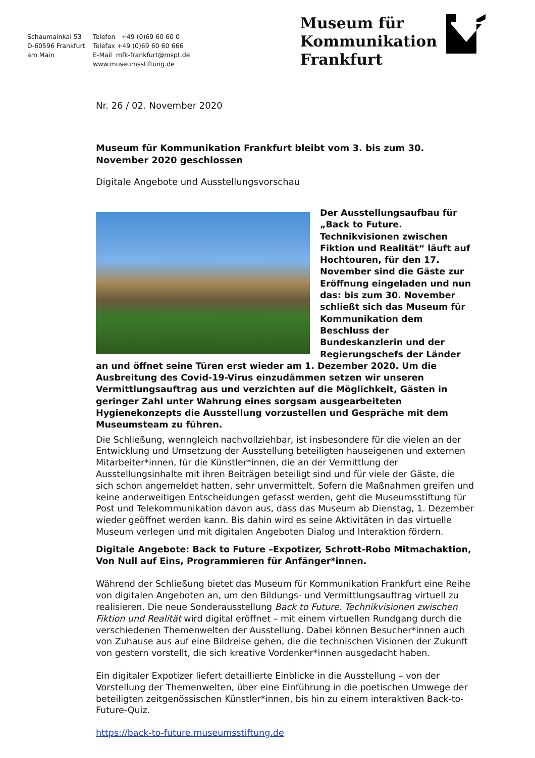Schaumainkai 53
D-60596 Frankfurt
am Main
Telefon +49 (0)69 60 60 0
Telefax +49 (0)69 60 60 666
E-Mail mfk-frankfurt@mspt.de
www.museumsstiftung.de
Museum für
Kommunikation
Frankfurt
Nr. 26 / 02. November 2020
Museum für Kommunikation Frankfurt bleibt vom 3. bis zum 30. November 2020 geschlossen
Digitale Angebote und Ausstellungsvorschau
Der Ausstellungsaufbau für „Back to Future. Technikvisionen zwischen Fiktion und Realität“ läuft auf Hochtouren, für den 17. November sind die Gäste zur Eröffnung eingeladen und nun das: bis zum 30. November schließt sich das Museum für Kommunikation dem Beschluss der Bundeskanzlerin und der Regierungschefs der Länder an und öffnet seine Türen erst wieder am 1. Dezember 2020. Um die Ausbreitung des Covid-19-Virus einzudämmen setzen wir unseren Vermittlungsauftrag aus und verzichten auf die Möglichkeit, Gästen in geringer Zahl unter Wahrung eines sorgsam ausgearbeiteten Hygienekonzepts die Ausstellung vorzustellen und Gespräche mit dem Museumsteam zu führen.
Die Schließung, wenngleich nachvollziehbar, ist insbesondere für die vielen an der Entwicklung und Umsetzung der Ausstellung beteiligten hauseigenen und externen Mitarbeiter*innen, für die Künstler*innen, die an der Vermittlung der Ausstellungsinhalte mit ihren Beiträgen beteiligt sind und für viele der Gäste, die sich schon angemeldet hatten, sehr unvermittelt. Sofern die Maßnahmen greifen und keine anderweitigen Entscheidungen gefasst werden, geht die Museumsstiftung für Post und Telekommunikation davon aus, dass das Museum ab Dienstag, 1. Dezember wieder geöffnet werden kann. Bis dahin wird es seine Aktivitäten in das virtuelle Museum verlegen und mit digitalen Angeboten Dialog und Interaktion fördern.
Digitale Angebote: Back to Future –Expotizer, Schrott-Robo Mitmachaktion, Von Null auf Eins, Programmieren für Anfänger*innen.
Während der Schließung bietet das Museum für Kommunikation Frankfurt eine Reihe von digitalen Angeboten an, um den Bildungs- und Vermittlungsauftrag virtuell zu realisieren. Die neue Sonderausstellung Back to Future. Technikvisionen zwischen Fiktion und Realität wird digital eröffnet – mit einem virtuellen Rundgang durch die verschiedenen Themenwelten der Ausstellung. Dabei können Besucher*innen auch von Zuhause aus auf eine Bildreise gehen, die die technischen Visionen der Zukunft von gestern vorstellt, die sich kreative Vordenker*innen ausgedacht haben.
Ein digitaler Expotizer liefert detaillierte Einblicke in die Ausstellung – von der Vorstellung der Themenwelten, über eine Einführung in die poetischen Umwege der beteiligten zeitgenössischen Künstler*innen, bis hin zu einem interaktiven Back-to-Future-Quiz.
https://back-to-future.museumsstiftung.de